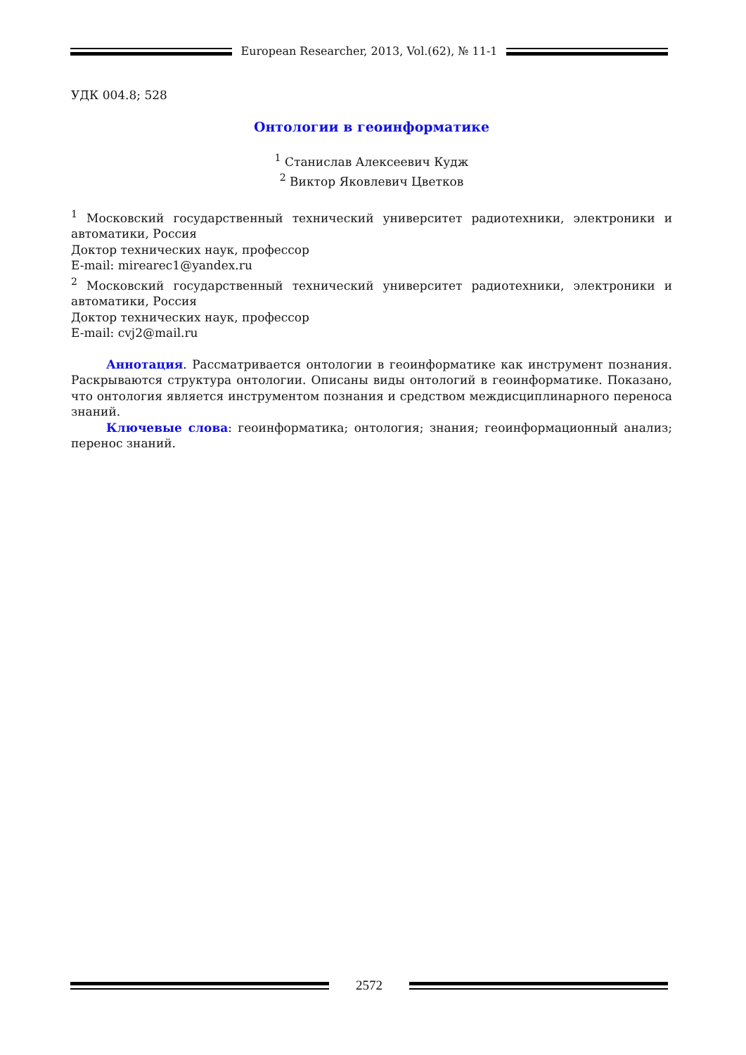European Researcher, 2013, Vol.(62), № 11-1
УДК 004.8; 528
Онтологии в геоинформатике
<sup>1</sup> Станислав Алексеевич Кудж
<sup>2</sup> Виктор Яковлевич Цветков
<sup>1</sup> Московский государственный технический университет радиотехники, электроники и автоматики, Россия
Доктор технических наук, профессор
E-mail: mirearec1@yandex.ru
<sup>2</sup> Московский государственный технический университет радиотехники, электроники и автоматики, Россия
Доктор технических наук, профессор
E-mail: cvj2@mail.ru
Аннотация. Рассматривается онтологии в геоинформатике как инструмент познания. Раскрываются структура онтологии. Описаны виды онтологий в геоинформатике. Показано, что онтология является инструментом познания и средством междисциплинарного переноса знаний.
Ключевые слова: геоинформатика; онтология; знания; геоинформационный анализ; перенос знаний.
2572